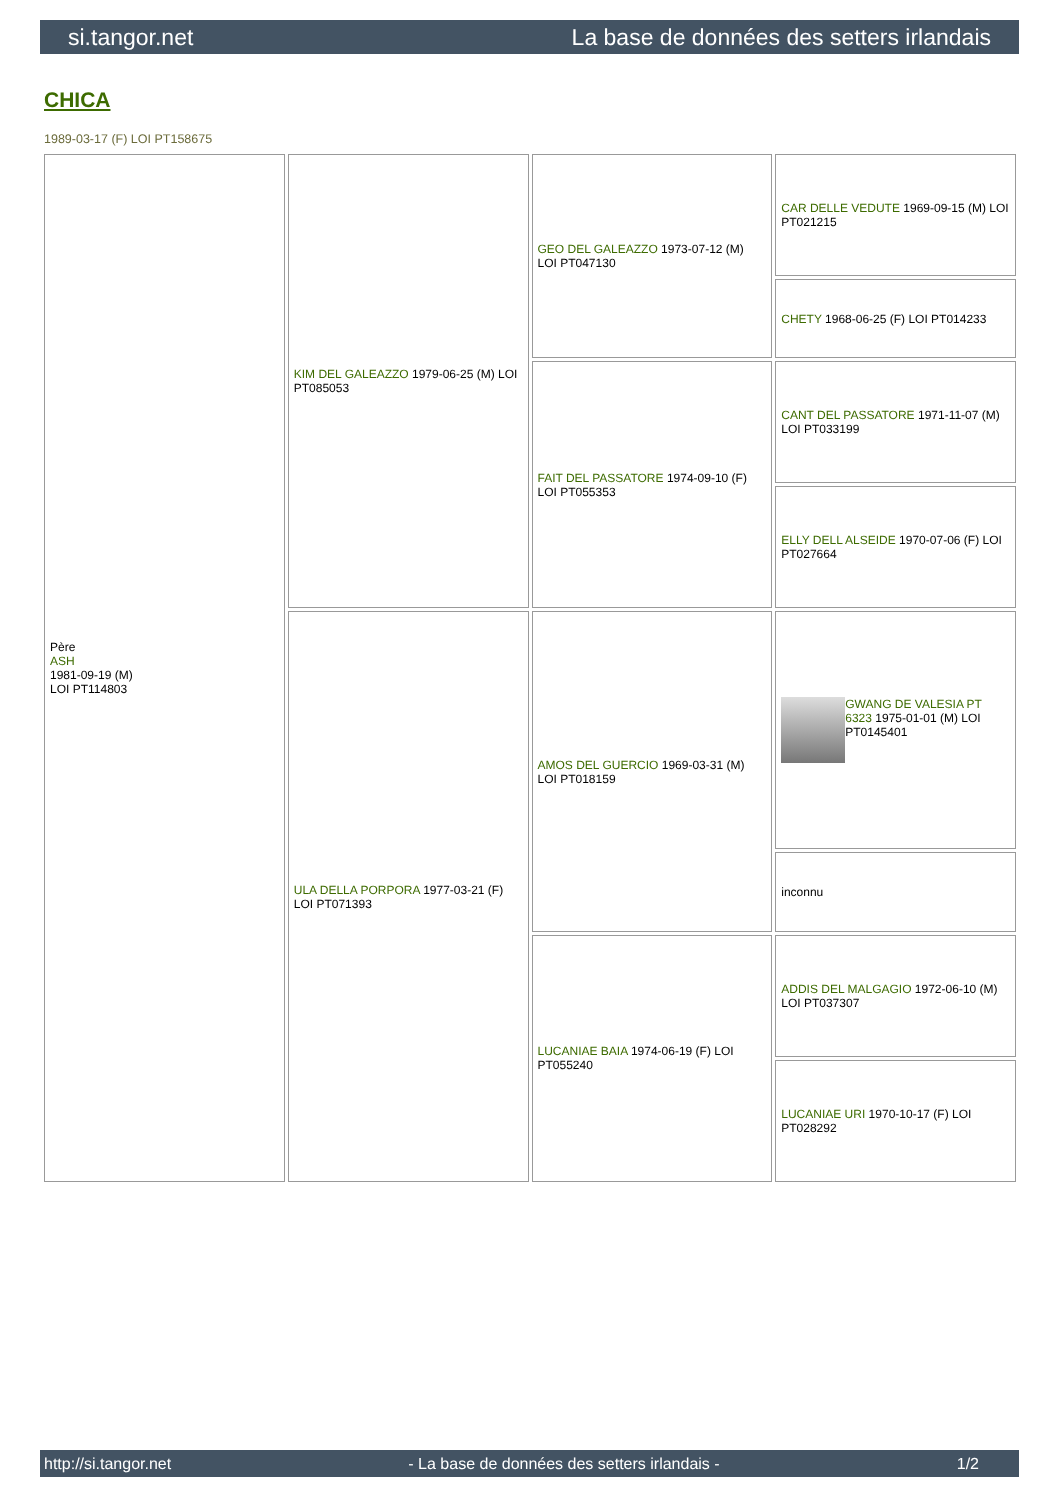si.tangor.net La base de données des setters irlandais
CHICA
1989-03-17 (F) LOI PT158675
| Père ASH 1981-09-19 (M) LOI PT114803 | KIM DEL GALEAZZO 1979-06-25 (M) LOI PT085053 | GEO DEL GALEAZZO 1973-07-12 (M) LOI PT047130 | CAR DELLE VEDUTE 1969-09-15 (M) LOI PT021215 |
| | | | CHETY 1968-06-25 (F) LOI PT014233 |
| | | FAIT DEL PASSATORE 1974-09-10 (F) LOI PT055353 | CANT DEL PASSATORE 1971-11-07 (M) LOI PT033199 |
| | | | ELLY DELL ALSEIDE 1970-07-06 (F) LOI PT027664 |
| | ULA DELLA PORPORA 1977-03-21 (F) LOI PT071393 | AMOS DEL GUERCIO 1969-03-31 (M) LOI PT018159 | GWANG DE VALESIA PT 6323 1975-01-01 (M) LOI PT0145401 |
| | | | inconnu |
| | | LUCANIAE BAIA 1974-06-19 (F) LOI PT055240 | ADDIS DEL MALGAGIO 1972-06-10 (M) LOI PT037307 |
| | | | LUCANIAE URI 1970-10-17 (F) LOI PT028292 |
http://si.tangor.net - La base de données des setters irlandais - 1/2